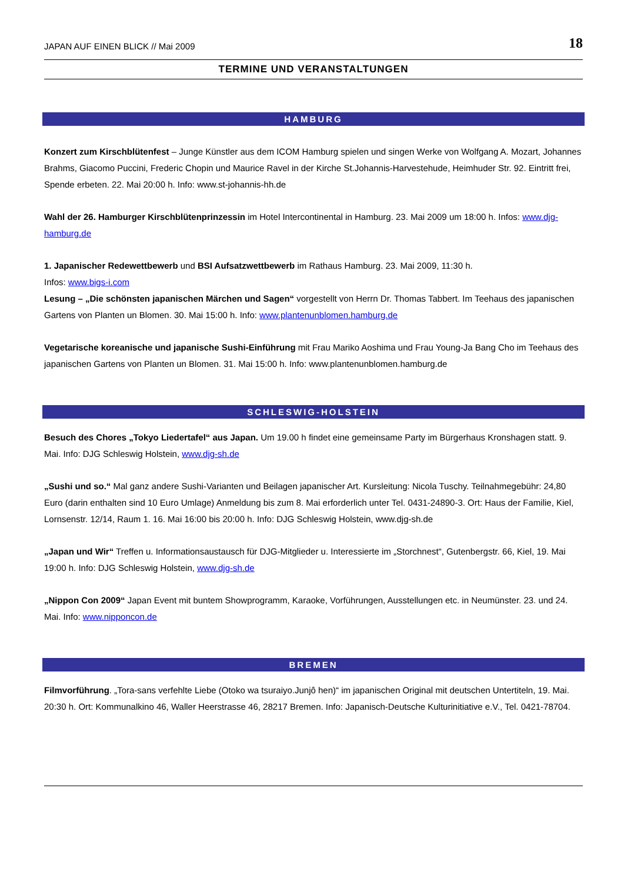JAPAN AUF EINEN BLICK // Mai 2009 18
TERMINE UND VERANSTALTUNGEN
HAMBURG
Konzert zum Kirschblütenfest – Junge Künstler aus dem ICOM Hamburg spielen und singen Werke von Wolfgang A. Mozart, Johannes Brahms, Giacomo Puccini, Frederic Chopin und Maurice Ravel in der Kirche St.Johannis-Harvestehude, Heimhuder Str. 92. Eintritt frei, Spende erbeten. 22. Mai 20:00 h. Info: www.st-johannis-hh.de
Wahl der 26. Hamburger Kirschblütenprinzessin im Hotel Intercontinental in Hamburg. 23. Mai 2009 um 18:00 h. Infos: www.djg-hamburg.de
1. Japanischer Redewettbewerb und BSI Aufsatzwettbewerb im Rathaus Hamburg. 23. Mai 2009, 11:30 h.
Infos: www.bigs-i.com
Lesung – „Die schönsten japanischen Märchen und Sagen“ vorgestellt von Herrn Dr. Thomas Tabbert. Im Teehaus des japanischen Gartens von Planten un Blomen. 30. Mai 15:00 h. Info: www.plantenunblomen.hamburg.de
Vegetarische koreanische und japanische Sushi-Einführung mit Frau Mariko Aoshima und Frau Young-Ja Bang Cho im Teehaus des japanischen Gartens von Planten un Blomen. 31. Mai 15:00 h. Info: www.plantenunblomen.hamburg.de
SCHLESWIG-HOLSTEIN
Besuch des Chores „Tokyo Liedertafel“ aus Japan. Um 19.00 h findet eine gemeinsame Party im Bürgerhaus Kronshagen statt. 9. Mai. Info: DJG Schleswig Holstein, www.djg-sh.de
„Sushi und so.“ Mal ganz andere Sushi-Varianten und Beilagen japanischer Art. Kursleitung: Nicola Tuschy. Teilnahmegebühr: 24,80 Euro (darin enthalten sind 10 Euro Umlage) Anmeldung bis zum 8. Mai erforderlich unter Tel. 0431-24890-3. Ort: Haus der Familie, Kiel, Lornsenstr. 12/14, Raum 1. 16. Mai 16:00 bis 20:00 h. Info: DJG Schleswig Holstein, www.djg-sh.de
„Japan und Wir“ Treffen u. Informationsaustausch für DJG-Mitglieder u. Interessierte im „Storchnest“, Gutenbergstr. 66, Kiel, 19. Mai 19:00 h. Info: DJG Schleswig Holstein, www.djg-sh.de
„Nippon Con 2009“ Japan Event mit buntem Showprogramm, Karaoke, Vorführungen, Ausstellungen etc. in Neumünster. 23. und 24. Mai. Info: www.nipponcon.de
BREMEN
Filmvorführung. „Tora-sans verfehlte Liebe (Otoko wa tsuraiyo.Junjô hen)“ im japanischen Original mit deutschen Untertiteln, 19. Mai. 20:30 h. Ort: Kommunalkino 46, Waller Heerstrasse 46, 28217 Bremen. Info: Japanisch-Deutsche Kulturinitiative e.V., Tel. 0421-78704.